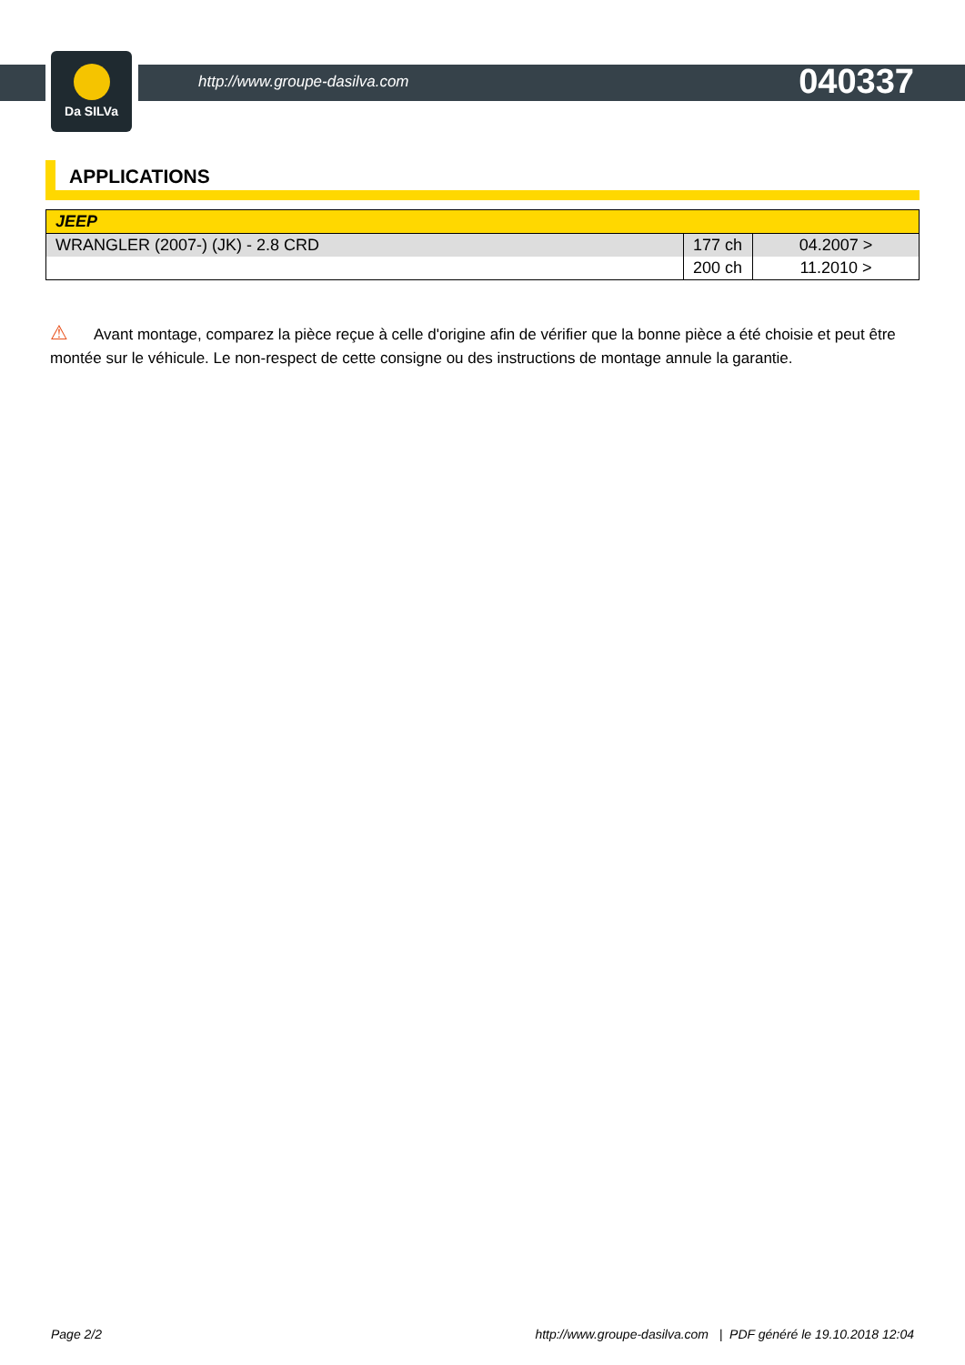Da SILVa
http://www.groupe-dasilva.com 040337
APPLICATIONS
| JEEP | | |
| WRANGLER (2007-) (JK) - 2.8 CRD | 177 ch | 04.2007 > |
| | 200 ch | 11.2010 > |
⚠ Avant montage, comparez la pièce reçue à celle d'origine afin de vérifier que la bonne pièce a été choisie et peut être montée sur le véhicule. Le non-respect de cette consigne ou des instructions de montage annule la garantie.
Page 2/2 http://www.groupe-dasilva.com | PDF généré le 19.10.2018 12:04